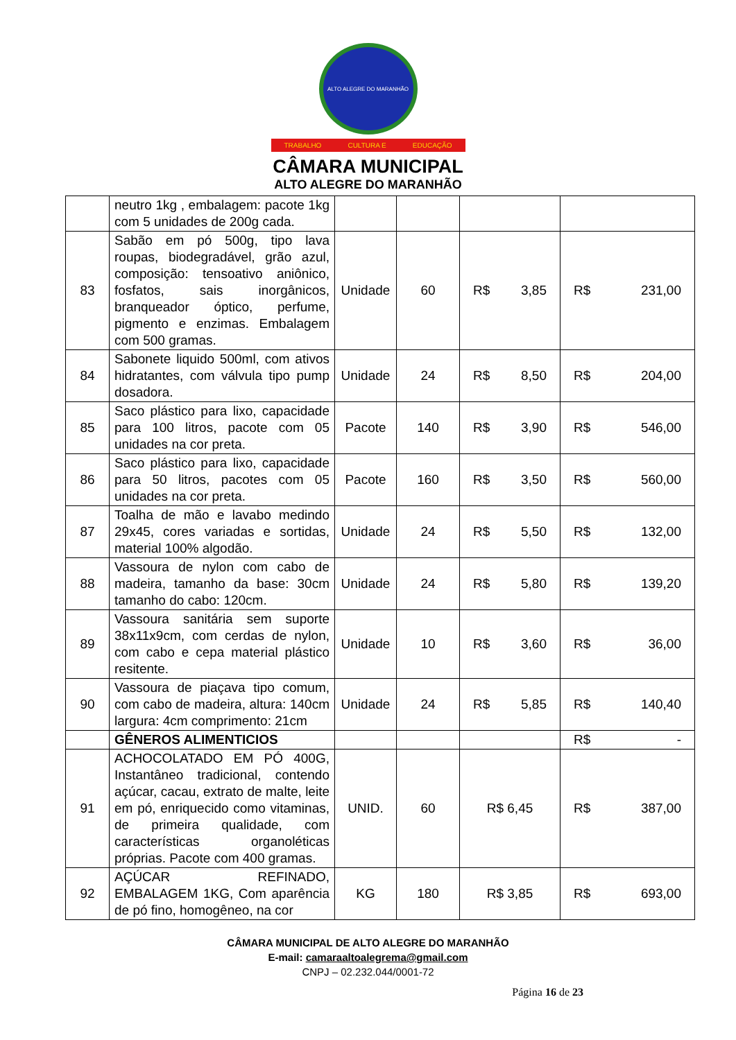ALTO ALEGRE DO MARANHÃO
TRABALHO CULTURA E EDUCAÇÃO
CÂMARA MUNICIPAL
ALTO ALEGRE DO MARANHÃO
| | neutro 1kg , embalagem: pacote 1kg com 5 unidades de 200g cada. | | | | |
| 83 | Sabão em pó 500g, tipo lava roupas, biodegradável, grão azul, composição: tensoativo aniônico, fosfatos, sais inorgânicos, branqueador óptico, perfume, pigmento e enzimas. Embalagem com 500 gramas. | Unidade | 60 | R$ 3,85 | R$ 231,00 |
| 84 | Sabonete liquido 500ml, com ativos hidratantes, com válvula tipo pump dosadora. | Unidade | 24 | R$ 8,50 | R$ 204,00 |
| 85 | Saco plástico para lixo, capacidade para 100 litros, pacote com 05 unidades na cor preta. | Pacote | 140 | R$ 3,90 | R$ 546,00 |
| 86 | Saco plástico para lixo, capacidade para 50 litros, pacotes com 05 unidades na cor preta. | Pacote | 160 | R$ 3,50 | R$ 560,00 |
| 87 | Toalha de mão e lavabo medindo 29x45, cores variadas e sortidas, material 100% algodão. | Unidade | 24 | R$ 5,50 | R$ 132,00 |
| 88 | Vassoura de nylon com cabo de madeira, tamanho da base: 30cm tamanho do cabo: 120cm. | Unidade | 24 | R$ 5,80 | R$ 139,20 |
| 89 | Vassoura sanitária sem suporte 38x11x9cm, com cerdas de nylon, com cabo e cepa material plástico resitente. | Unidade | 10 | R$ 3,60 | R$ 36,00 |
| 90 | Vassoura de piaçava tipo comum, com cabo de madeira, altura: 140cm largura: 4cm comprimento: 21cm | Unidade | 24 | R$ 5,85 | R$ 140,40 |
| | GÊNEROS ALIMENTICIOS | | | | R$ - |
| 91 | ACHOCOLATADO EM PÓ 400G, Instantâneo tradicional, contendo açúcar, cacau, extrato de malte, leite em pó, enriquecido como vitaminas, de primeira qualidade, com características organoléticas próprias. Pacote com 400 gramas. | UNID. | 60 | R$ 6,45 | R$ 387,00 |
| 92 | AÇÚCAR REFINADO, EMBALAGEM 1KG, Com aparência de pó fino, homogêneo, na cor | KG | 180 | R$ 3,85 | R$ 693,00 |
CÂMARA MUNICIPAL DE ALTO ALEGRE DO MARANHÃO
E-mail: camaraaltoalegrema@gmail.com
CNPJ – 02.232.044/0001-72
Página 16 de 23